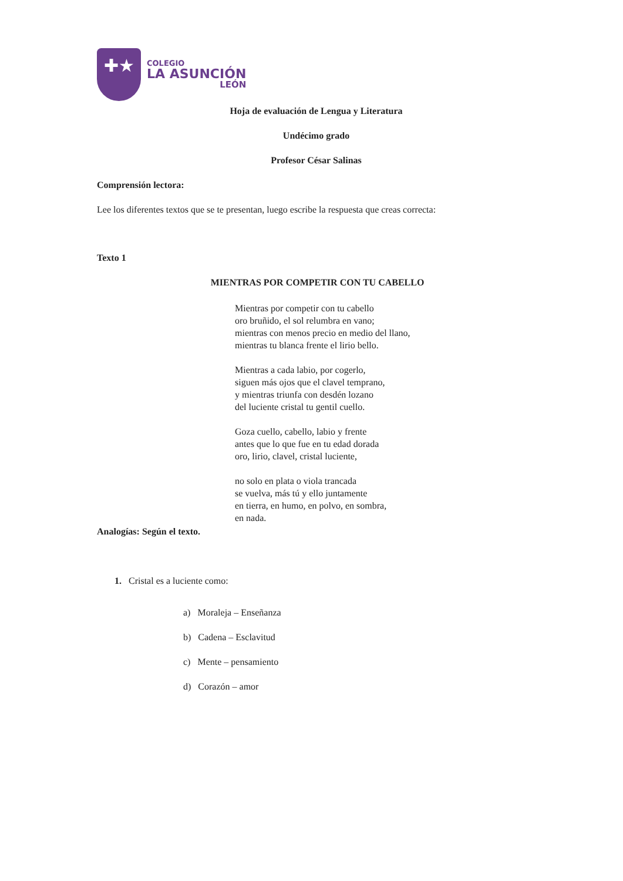✚★
COLEGIO
LA ASUNCIÓN
LEÓN
Hoja de evaluación de Lengua y Literatura
Undécimo grado
Profesor César Salinas
Comprensión lectora:
Lee los diferentes textos que se te presentan, luego escribe la respuesta que creas correcta:
Texto 1
MIENTRAS POR COMPETIR CON TU CABELLO
Mientras por competir con tu cabello
oro bruñido, el sol relumbra en vano;
mientras con menos precio en medio del llano,
mientras tu blanca frente el lirio bello.
Mientras a cada labio, por cogerlo,
siguen más ojos que el clavel temprano,
y mientras triunfa con desdén lozano
del luciente cristal tu gentil cuello.
Goza cuello, cabello, labio y frente
antes que lo que fue en tu edad dorada
oro, lirio, clavel, cristal luciente,
no solo en plata o viola trancada
se vuelva, más tú y ello juntamente
en tierra, en humo, en polvo, en sombra,
en nada.
Analogías: Según el texto.
1. Cristal es a luciente como:
a) Moraleja – Enseñanza
b) Cadena – Esclavitud
c) Mente – pensamiento
d) Corazón – amor